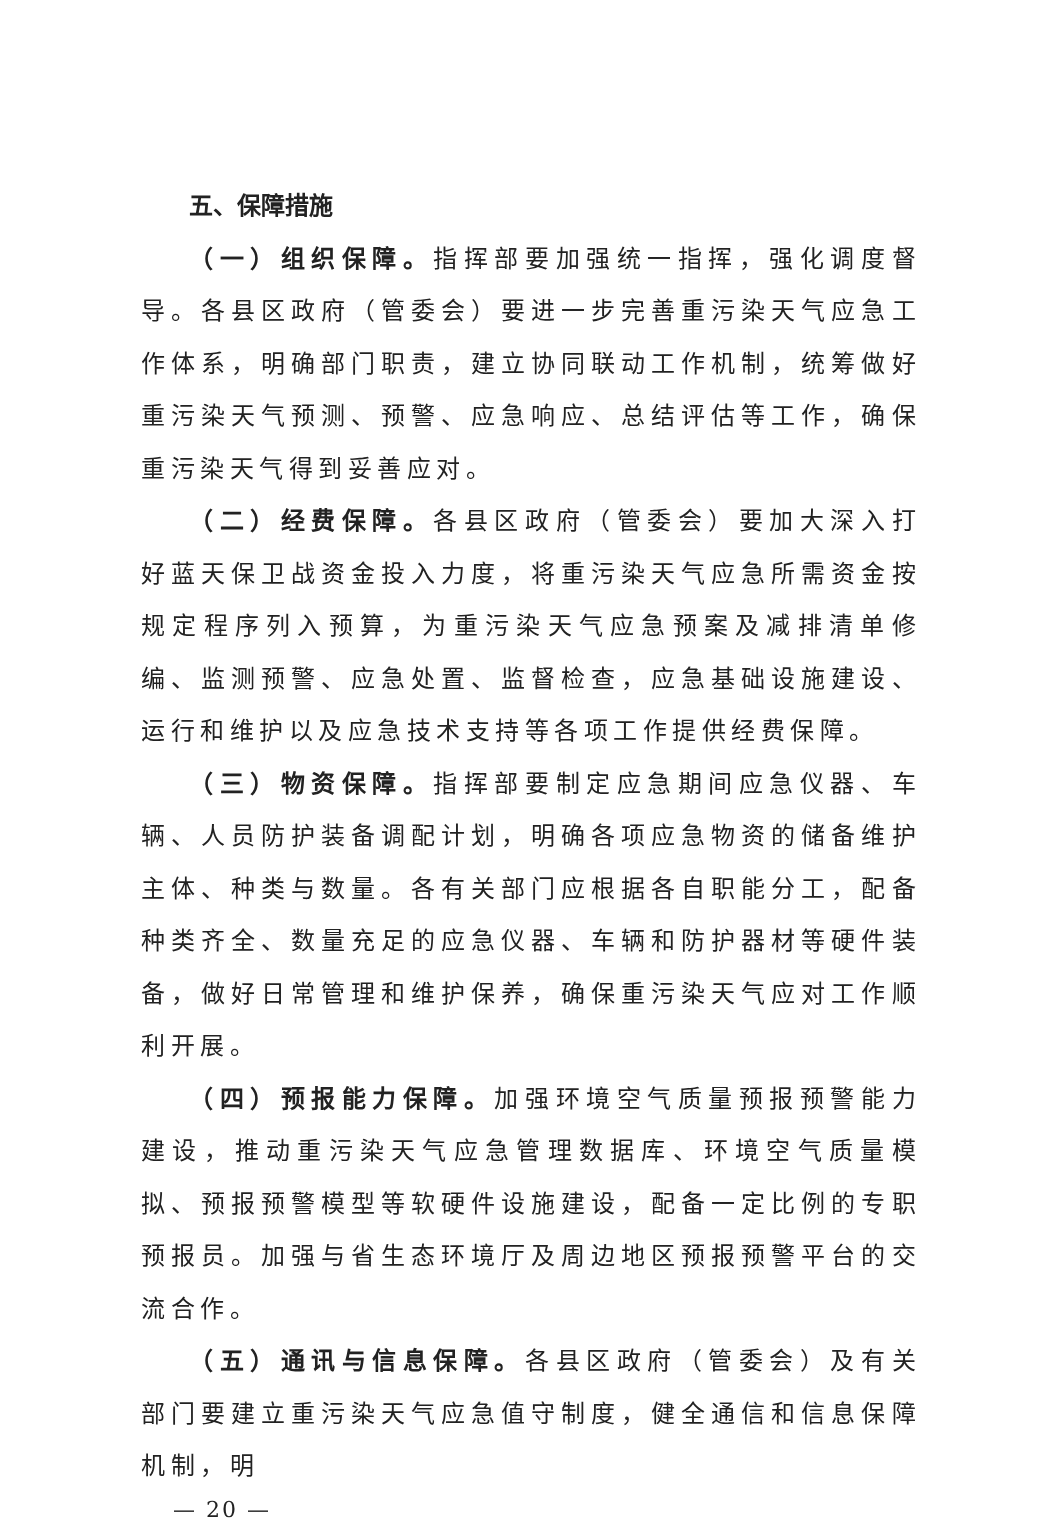五、保障措施
（一）组织保障。指挥部要加强统一指挥，强化调度督导。各县区政府（管委会）要进一步完善重污染天气应急工作体系，明确部门职责，建立协同联动工作机制，统筹做好重污染天气预测、预警、应急响应、总结评估等工作，确保重污染天气得到妥善应对。
（二）经费保障。各县区政府（管委会）要加大深入打好蓝天保卫战资金投入力度，将重污染天气应急所需资金按规定程序列入预算，为重污染天气应急预案及减排清单修编、监测预警、应急处置、监督检查，应急基础设施建设、运行和维护以及应急技术支持等各项工作提供经费保障。
（三）物资保障。指挥部要制定应急期间应急仪器、车辆、人员防护装备调配计划，明确各项应急物资的储备维护主体、种类与数量。各有关部门应根据各自职能分工，配备种类齐全、数量充足的应急仪器、车辆和防护器材等硬件装备，做好日常管理和维护保养，确保重污染天气应对工作顺利开展。
（四）预报能力保障。加强环境空气质量预报预警能力建设，推动重污染天气应急管理数据库、环境空气质量模拟、预报预警模型等软硬件设施建设，配备一定比例的专职预报员。加强与省生态环境厅及周边地区预报预警平台的交流合作。
（五）通讯与信息保障。各县区政府（管委会）及有关部门要建立重污染天气应急值守制度，健全通信和信息保障机制，明
— 20 —